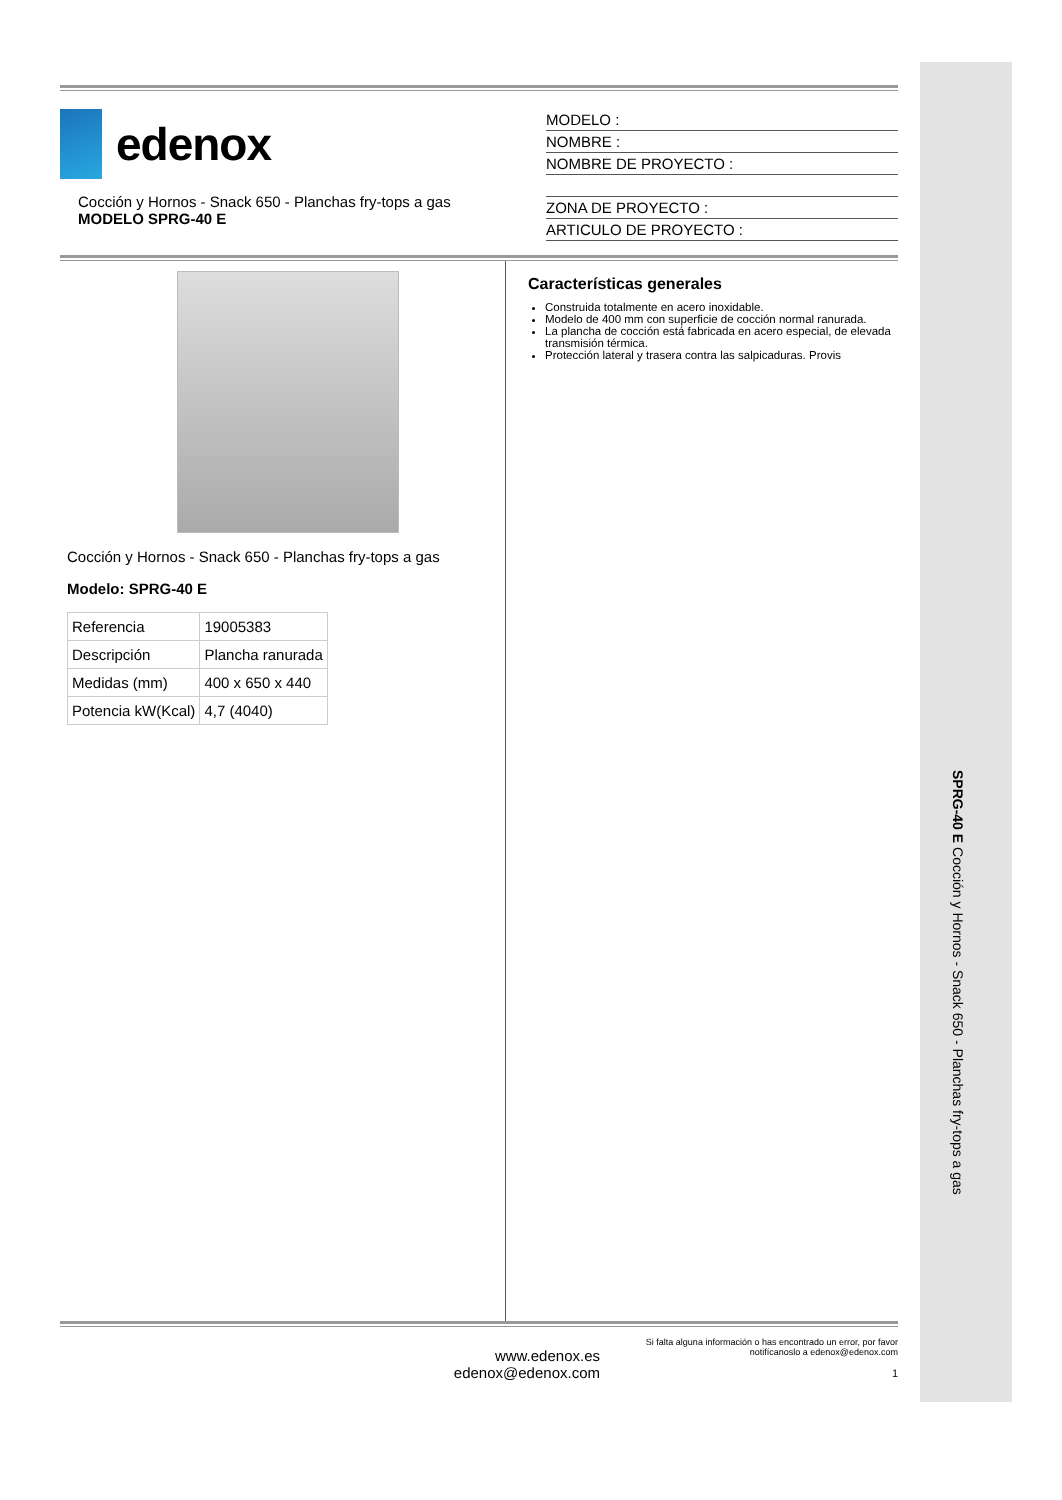SPRG-40 E Cocción y Hornos - Snack 650 - Planchas fry-tops a gas
edenox
Cocción y Hornos - Snack 650 - Planchas fry-tops a gas
MODELO SPRG-40 E
MODELO :
NOMBRE :
NOMBRE DE PROYECTO :
ZONA DE PROYECTO :
ARTICULO DE PROYECTO :
Cocción y Hornos - Snack 650 - Planchas fry-tops a gas
Modelo: SPRG-40 E
| Referencia | 19005383 |
| Descripción | Plancha ranurada |
| Medidas (mm) | 400 x 650 x 440 |
| Potencia kW(Kcal) | 4,7 (4040) |
Características generales
Construida totalmente en acero inoxidable.
Modelo de 400 mm con superficie de cocción normal ranurada.
La plancha de cocción está fabricada en acero especial, de elevada transmisión térmica.
Protección lateral y trasera contra las salpicaduras. Provis
www.edenox.es
edenox@edenox.com
Si falta alguna información o has encontrado un error, por favor notifícanoslo a edenox@edenox.com
1